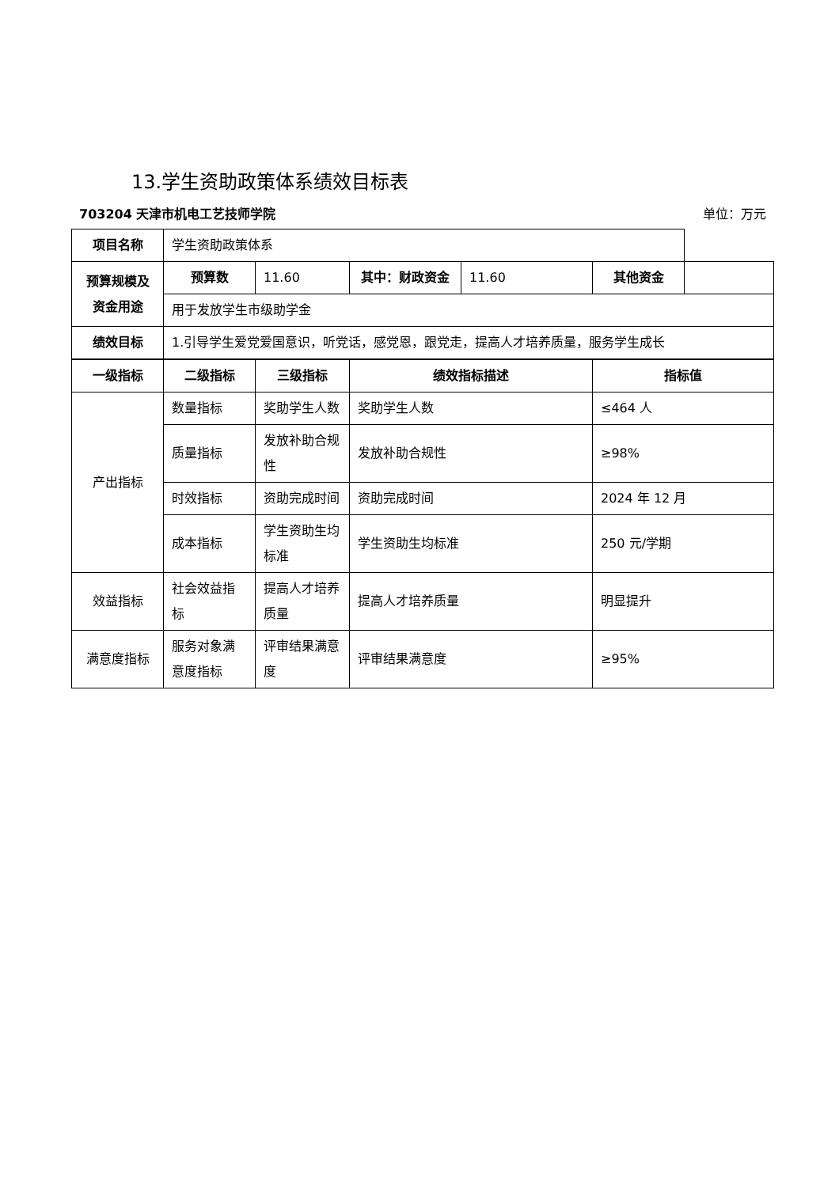13.学生资助政策体系绩效目标表
703204 天津市机电工艺技师学院 单位：万元
| 项目名称 | 学生资助政策体系 | | | | | |
| 预算规模及资金用途 | 预算数 | 11.60 | 其中：财政资金 | 11.60 | 其他资金 | |
| | 用于发放学生市级助学金 | | | | | |
| 绩效目标 | 1.引导学生爱党爱国意识，听党话，感党恩，跟党走，提高人才培养质量，服务学生成长 | | | | | |
| 一级指标 | 二级指标 | 三级指标 | 绩效指标描述 | 指标值 |
| --- | --- | --- | --- | --- |
| 产出指标 | 数量指标 | 奖助学生人数 | 奖助学生人数 | ≤464 人 |
| | 质量指标 | 发放补助合规性 | 发放补助合规性 | ≥98% |
| | 时效指标 | 资助完成时间 | 资助完成时间 | 2024 年 12 月 |
| | 成本指标 | 学生资助生均标准 | 学生资助生均标准 | 250 元/学期 |
| 效益指标 | 社会效益指标 | 提高人才培养质量 | 提高人才培养质量 | 明显提升 |
| 满意度指标 | 服务对象满意度指标 | 评审结果满意度 | 评审结果满意度 | ≥95% |